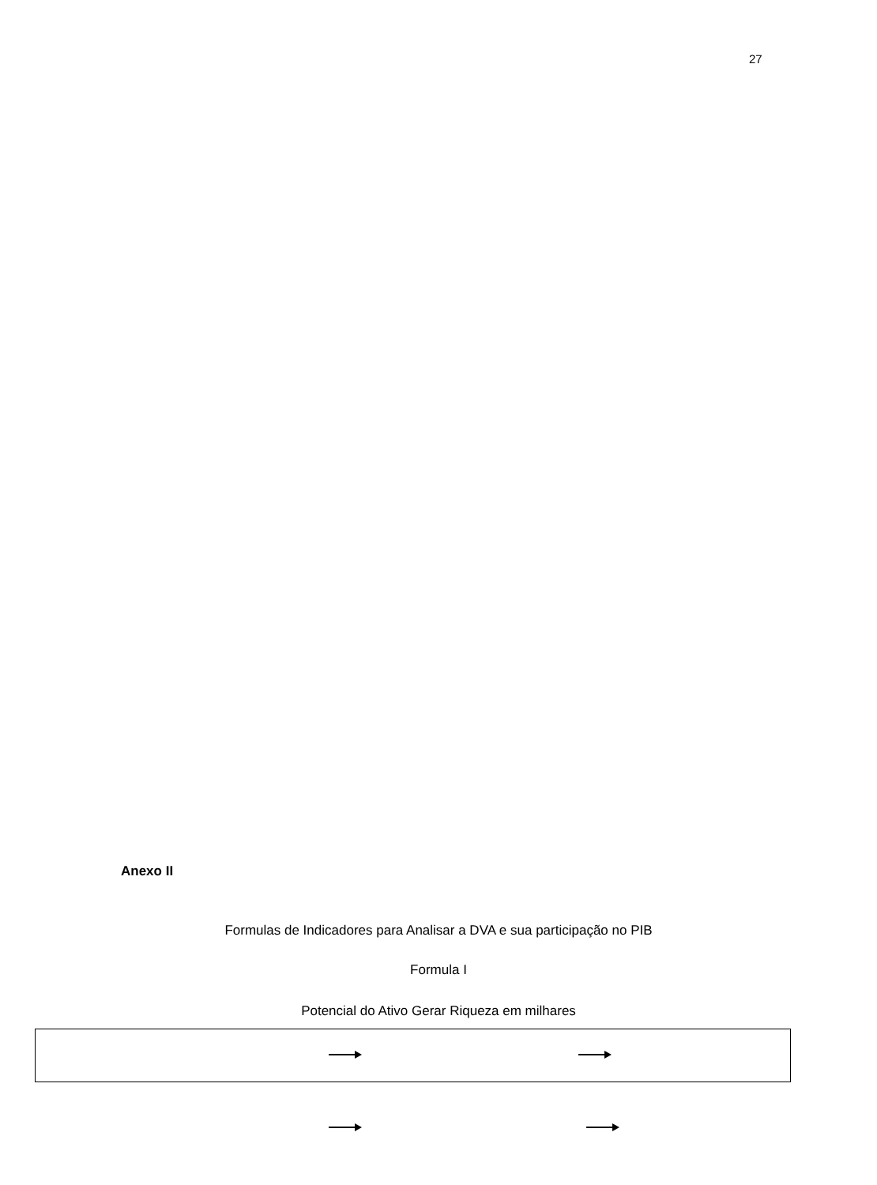27
Anexo II
Formulas de Indicadores para Analisar a DVA e sua participação no PIB
Formula I
Potencial do Ativo Gerar Riqueza em milhares